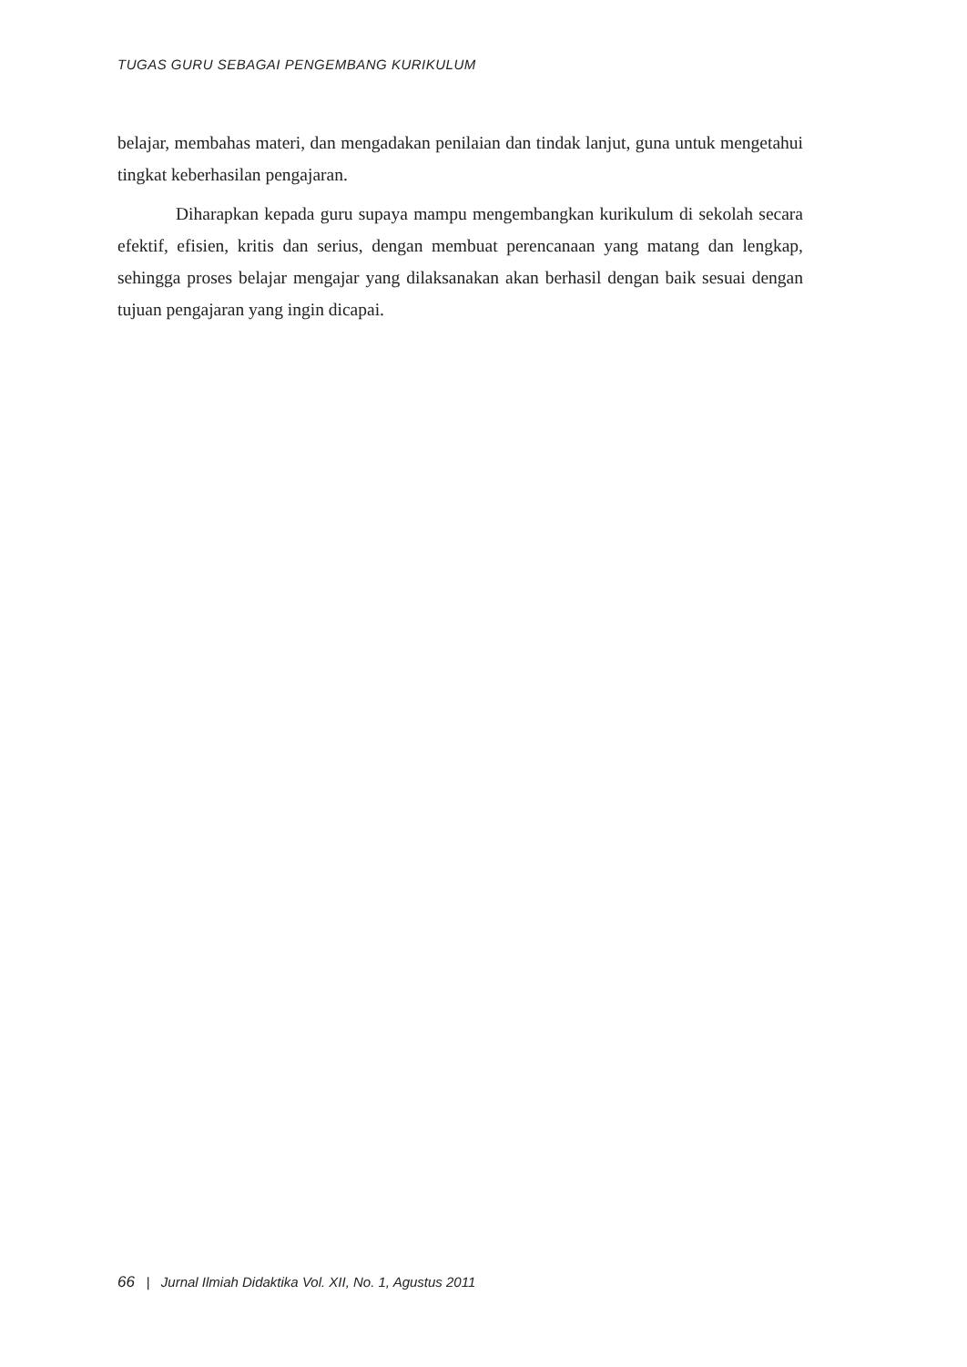TUGAS GURU SEBAGAI PENGEMBANG KURIKULUM
belajar, membahas materi, dan mengadakan penilaian dan tindak lanjut, guna untuk mengetahui tingkat keberhasilan pengajaran.
Diharapkan kepada guru supaya mampu mengembangkan kurikulum di sekolah secara efektif, efisien, kritis dan serius, dengan membuat perencanaan yang matang dan lengkap, sehingga proses belajar mengajar yang dilaksanakan akan berhasil dengan baik sesuai dengan tujuan pengajaran yang ingin dicapai.
66 | Jurnal Ilmiah Didaktika Vol. XII, No. 1, Agustus 2011